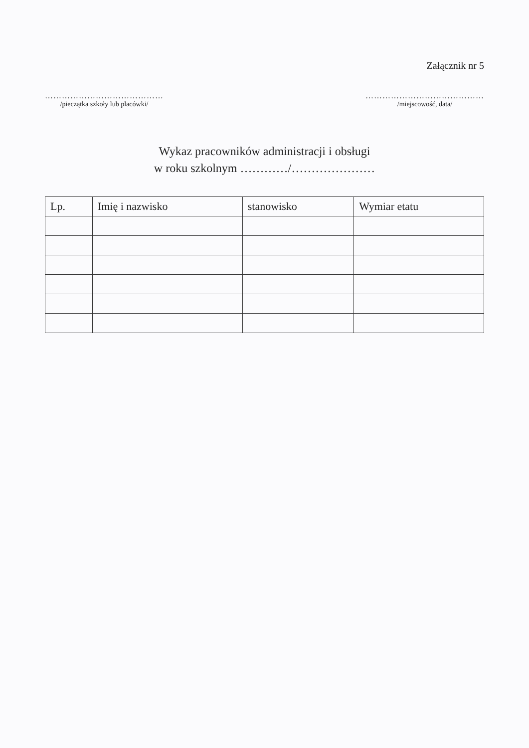Załącznik nr 5
……………………………………
/pieczątka szkoły lub placówki/
……………………………………
/miejscowość, data/
Wykaz pracowników administracji i obsługi
w roku szkolnym …………/…………………
| Lp. | Imię i nazwisko | stanowisko | Wymiar etatu |
| --- | --- | --- | --- |